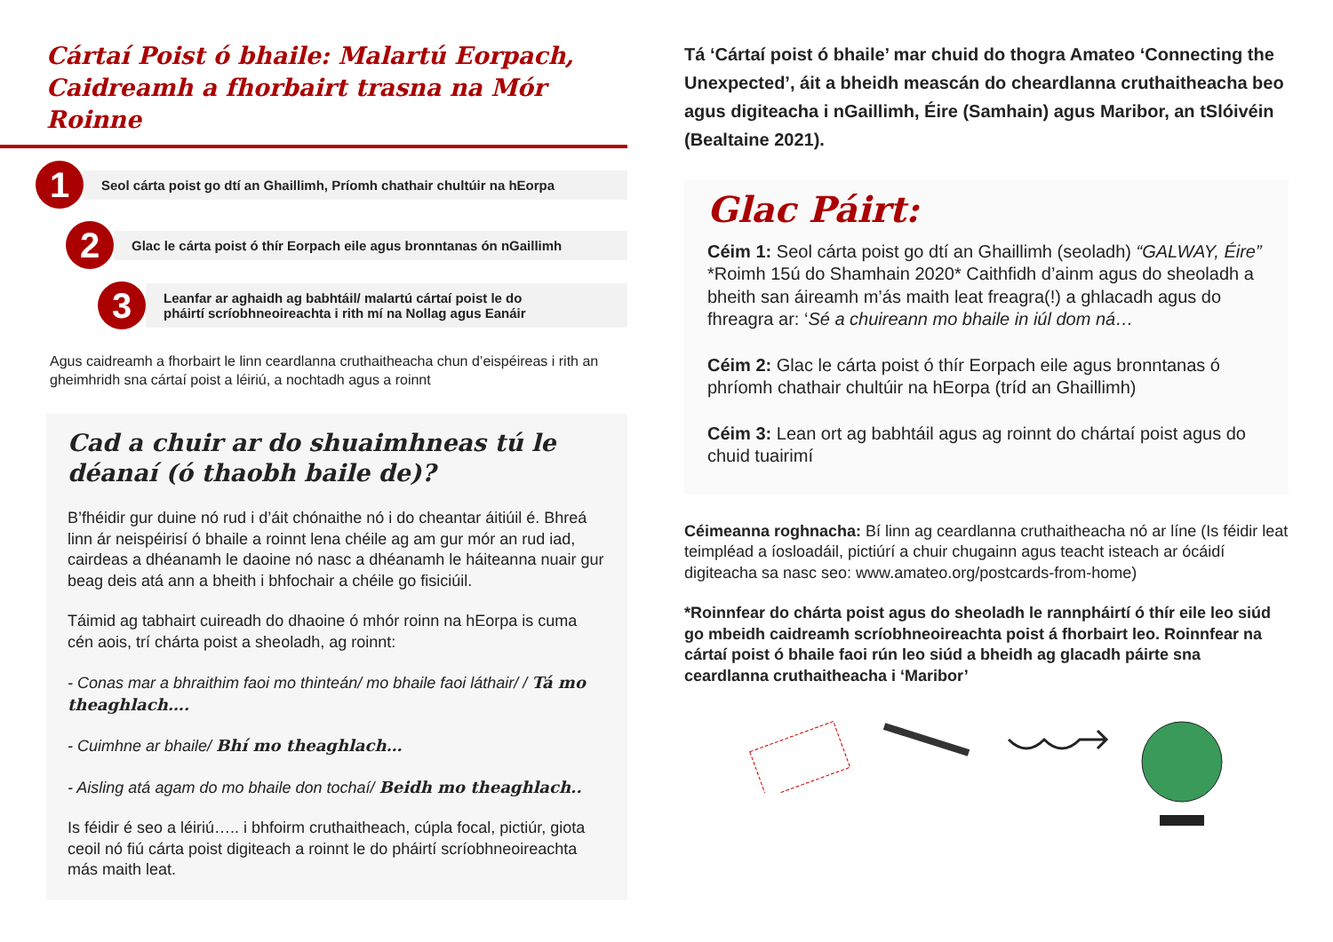Cártaí Poist ó bhaile: Malartú Eorpach,
Caidreamh a fhorbairt trasna na Mór Roinne
1
Seol cárta poist go dtí an Ghaillimh, Príomh chathair chultúir na hEorpa
2
Glac le cárta poist ó thír Eorpach eile agus bronntanas ón nGaillimh
3
Leanfar ar aghaidh ag babhtáil/ malartú cártaí poist le do
pháirtí scríobhneoireachta i rith mí na Nollag agus Eanáir
Agus caidreamh a fhorbairt le linn ceardlanna cruthaitheacha chun d’eispéireas i rith an gheimhridh sna cártaí poist a léiriú, a nochtadh agus a roinnt
Cad a chuir ar do shuaimhneas tú le déanaí (ó thaobh baile de)?
B’fhéidir gur duine nó rud i d’áit chónaithe nó i do cheantar áitiúil é. Bhreá linn ár neispéirisí ó bhaile a roinnt lena chéile ag am gur mór an rud iad, cairdeas a dhéanamh le daoine nó nasc a dhéanamh le háiteanna nuair gur beag deis atá ann a bheith i bhfochair a chéile go fisiciúil.
Táimid ag tabhairt cuireadh do dhaoine ó mhór roinn na hEorpa is cuma cén aois, trí chárta poist a sheoladh, ag roinnt:
- Conas mar a bhraithim faoi mo thinteán/ mo bhaile faoi láthair/ / Tá mo theaghlach….
- Cuimhne ar bhaile/ Bhí mo theaghlach…
- Aisling atá agam do mo bhaile don tochaí/ Beidh mo theaghlach..
Is féidir é seo a léiriú….. i bhfoirm cruthaitheach, cúpla focal, pictiúr, giota ceoil nó fiú cárta poist digiteach a roinnt le do pháirtí scríobhneoireachta más maith leat.
Tá ‘Cártaí poist ó bhaile’ mar chuid do thogra Amateo ‘Connecting the Unexpected’, áit a bheidh meascán do cheardlanna cruthaitheacha beo agus digiteacha i nGaillimh, Éire (Samhain) agus Maribor, an tSlóivéin (Bealtaine 2021).
Glac Páirt:
Céim 1: Seol cárta poist go dtí an Ghaillimh (seoladh) “GALWAY, Éire” *Roimh 15ú do Shamhain 2020* Caithfidh d’ainm agus do sheoladh a bheith san áireamh m’ás maith leat freagra(!) a ghlacadh agus do fhreagra ar: ‘Sé a chuireann mo bhaile in iúl dom ná…
Céim 2: Glac le cárta poist ó thír Eorpach eile agus bronntanas ó phríomh chathair chultúir na hEorpa (tríd an Ghaillimh)
Céim 3: Lean ort ag babhtáil agus ag roinnt do chártaí poist agus do chuid tuairimí
Céimeanna roghnacha: Bí linn ag ceardlanna cruthaitheacha nó ar líne (Is féidir leat teimpléad a íosloadáil, pictiúrí a chuir chugainn agus teacht isteach ar ócáidí digiteacha sa nasc seo: www.amateo.org/postcards-from-home)
*Roinnfear do chárta poist agus do sheoladh le rannpháirtí ó thír eile leo siúd go mbeidh caidreamh scríobhneoireachta poist á fhorbairt leo. Roinnfear na cártaí poist ó bhaile faoi rún leo siúd a bheidh ag glacadh páirte sna ceardlanna cruthaitheacha i ‘Maribor’